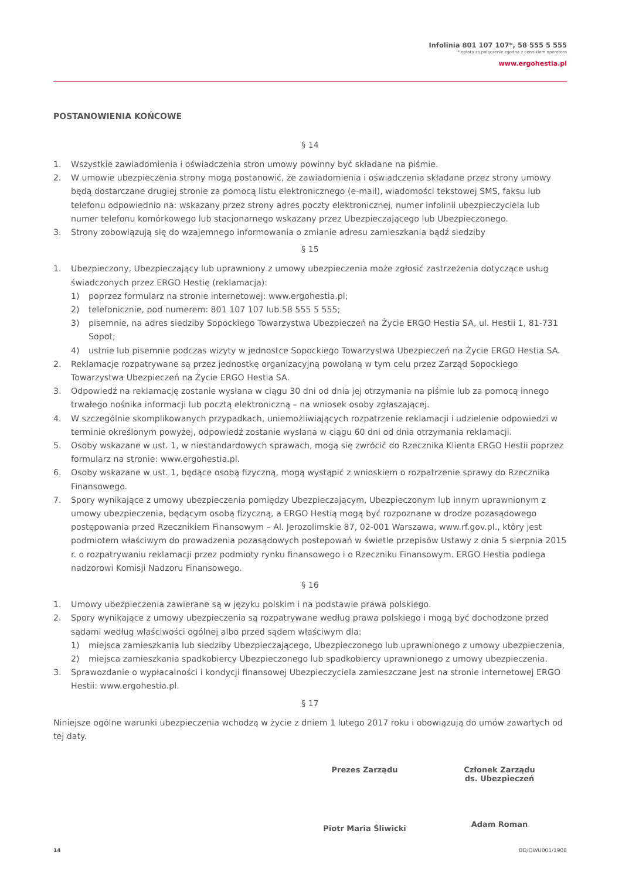Infolinia 801 107 107*, 58 555 5 555
* opłata za połączenie zgodna z cennikiem operatora
www.ergohestia.pl
POSTANOWIENIA KOŃCOWE
§ 14
1. Wszystkie zawiadomienia i oświadczenia stron umowy powinny być składane na piśmie.
2. W umowie ubezpieczenia strony mogą postanowić, że zawiadomienia i oświadczenia składane przez strony umowy będą dostarczane drugiej stronie za pomocą listu elektronicznego (e-mail), wiadomości tekstowej SMS, faksu lub telefonu odpowiednio na: wskazany przez strony adres poczty elektronicznej, numer infolinii ubezpieczyciela lub numer telefonu komórkowego lub stacjonarnego wskazany przez Ubezpieczającego lub Ubezpieczonego.
3. Strony zobowiązują się do wzajemnego informowania o zmianie adresu zamieszkania bądź siedziby
§ 15
1. Ubezpieczony, Ubezpieczający lub uprawniony z umowy ubezpieczenia może zgłosić zastrzeżenia dotyczące usług świadczonych przez ERGO Hestię (reklamacja):
1) poprzez formularz na stronie internetowej: www.ergohestia.pl;
2) telefonicznie, pod numerem: 801 107 107 lub 58 555 5 555;
3) pisemnie, na adres siedziby Sopockiego Towarzystwa Ubezpieczeń na Życie ERGO Hestia SA, ul. Hestii 1, 81-731 Sopot;
4) ustnie lub pisemnie podczas wizyty w jednostce Sopockiego Towarzystwa Ubezpieczeń na Życie ERGO Hestia SA.
2. Reklamacje rozpatrywane są przez jednostkę organizacyjną powołaną w tym celu przez Zarząd Sopockiego Towarzystwa Ubezpieczeń na Życie ERGO Hestia SA.
3. Odpowiedź na reklamację zostanie wysłana w ciągu 30 dni od dnia jej otrzymania na piśmie lub za pomocą innego trwałego nośnika informacji lub pocztą elektroniczną – na wniosek osoby zgłaszającej.
4. W szczególnie skomplikowanych przypadkach, uniemożliwiających rozpatrzenie reklamacji i udzielenie odpowiedzi w terminie określonym powyżej, odpowiedź zostanie wysłana w ciągu 60 dni od dnia otrzymania reklamacji.
5. Osoby wskazane w ust. 1, w niestandardowych sprawach, mogą się zwrócić do Rzecznika Klienta ERGO Hestii poprzez formularz na stronie: www.ergohestia.pl.
6. Osoby wskazane w ust. 1, będące osobą fizyczną, mogą wystąpić z wnioskiem o rozpatrzenie sprawy do Rzecznika Finansowego.
7. Spory wynikające z umowy ubezpieczenia pomiędzy Ubezpieczającym, Ubezpieczonym lub innym uprawnionym z umowy ubezpieczenia, będącym osobą fizyczną, a ERGO Hestią mogą być rozpoznane w drodze pozasądowego postępowania przed Rzecznikiem Finansowym – Al. Jerozolimskie 87, 02-001 Warszawa, www.rf.gov.pl., który jest podmiotem właściwym do prowadzenia pozasądowych postepowań w świetle przepisów Ustawy z dnia 5 sierpnia 2015 r. o rozpatrywaniu reklamacji przez podmioty rynku finansowego i o Rzeczniku Finansowym. ERGO Hestia podlega nadzorowi Komisji Nadzoru Finansowego.
§ 16
1. Umowy ubezpieczenia zawierane są w języku polskim i na podstawie prawa polskiego.
2. Spory wynikające z umowy ubezpieczenia są rozpatrywane według prawa polskiego i mogą być dochodzone przed sądami według właściwości ogólnej albo przed sądem właściwym dla:
1) miejsca zamieszkania lub siedziby Ubezpieczającego, Ubezpieczonego lub uprawnionego z umowy ubezpieczenia,
2) miejsca zamieszkania spadkobiercy Ubezpieczonego lub spadkobiercy uprawnionego z umowy ubezpieczenia.
3. Sprawozdanie o wypłacalności i kondycji finansowej Ubezpieczyciela zamieszczane jest na stronie internetowej ERGO Hestii: www.ergohestia.pl.
§ 17
Niniejsze ogólne warunki ubezpieczenia wchodzą w życie z dniem 1 lutego 2017 roku i obowiązują do umów zawartych od tej daty.
Prezes Zarządu
Piotr Maria Śliwicki
Członek Zarządu
ds. Ubezpieczeń
Adam Roman
14 BD/OWU001/1908